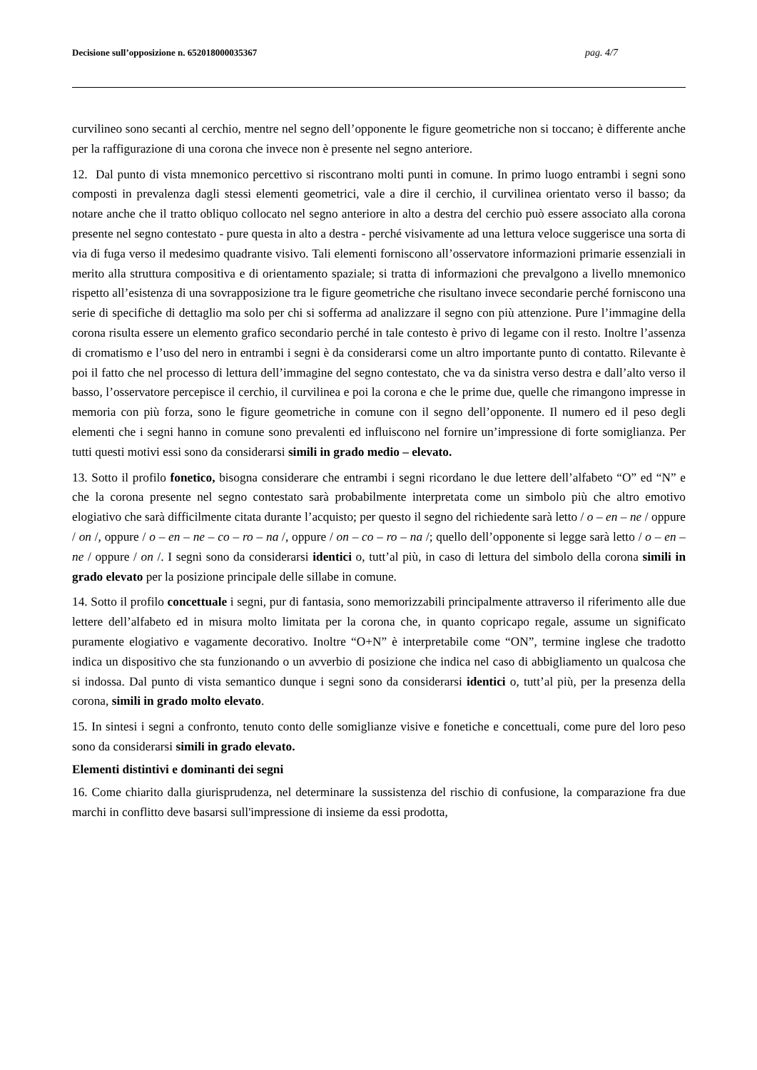Decisione sull’opposizione n. 652018000035367 pag. 4/7
curvilineo sono secanti al cerchio, mentre nel segno dell’opponente le figure geometriche non si toccano; è differente anche per la raffigurazione di una corona che invece non è presente nel segno anteriore.
12. Dal punto di vista mnemonico percettivo si riscontrano molti punti in comune. In primo luogo entrambi i segni sono composti in prevalenza dagli stessi elementi geometrici, vale a dire il cerchio, il curvilinea orientato verso il basso; da notare anche che il tratto obliquo collocato nel segno anteriore in alto a destra del cerchio può essere associato alla corona presente nel segno contestato - pure questa in alto a destra - perché visivamente ad una lettura veloce suggerisce una sorta di via di fuga verso il medesimo quadrante visivo. Tali elementi forniscono all’osservatore informazioni primarie essenziali in merito alla struttura compositiva e di orientamento spaziale; si tratta di informazioni che prevalgono a livello mnemonico rispetto all’esistenza di una sovrapposizione tra le figure geometriche che risultano invece secondarie perché forniscono una serie di specifiche di dettaglio ma solo per chi si sofferma ad analizzare il segno con più attenzione. Pure l’immagine della corona risulta essere un elemento grafico secondario perché in tale contesto è privo di legame con il resto. Inoltre l’assenza di cromatismo e l’uso del nero in entrambi i segni è da considerarsi come un altro importante punto di contatto. Rilevante è poi il fatto che nel processo di lettura dell’immagine del segno contestato, che va da sinistra verso destra e dall’alto verso il basso, l’osservatore percepisce il cerchio, il curvilinea e poi la corona e che le prime due, quelle che rimangono impresse in memoria con più forza, sono le figure geometriche in comune con il segno dell’opponente. Il numero ed il peso degli elementi che i segni hanno in comune sono prevalenti ed influiscono nel fornire un’impressione di forte somiglianza. Per tutti questi motivi essi sono da considerarsi simili in grado medio – elevato.
13. Sotto il profilo fonetico, bisogna considerare che entrambi i segni ricordano le due lettere dell’alfabeto “O” ed “N” e che la corona presente nel segno contestato sarà probabilmente interpretata come un simbolo più che altro emotivo elogiativo che sarà difficilmente citata durante l’acquisto; per questo il segno del richiedente sarà letto / o – en – ne / oppure / on /, oppure / o – en – ne – co – ro – na /, oppure / on – co – ro – na /; quello dell’opponente si legge sarà letto / o – en – ne / oppure / on /. I segni sono da considerarsi identici o, tutt’al più, in caso di lettura del simbolo della corona simili in grado elevato per la posizione principale delle sillabe in comune.
14. Sotto il profilo concettuale i segni, pur di fantasia, sono memorizzabili principalmente attraverso il riferimento alle due lettere dell’alfabeto ed in misura molto limitata per la corona che, in quanto copricapo regale, assume un significato puramente elogiativo e vagamente decorativo. Inoltre “O+N” è interpretabile come “ON”, termine inglese che tradotto indica un dispositivo che sta funzionando o un avverbio di posizione che indica nel caso di abbigliamento un qualcosa che si indossa. Dal punto di vista semantico dunque i segni sono da considerarsi identici o, tutt’al più, per la presenza della corona, simili in grado molto elevato.
15. In sintesi i segni a confronto, tenuto conto delle somiglianze visive e fonetiche e concettuali, come pure del loro peso sono da considerarsi simili in grado elevato.
Elementi distintivi e dominanti dei segni
16. Come chiarito dalla giurisprudenza, nel determinare la sussistenza del rischio di confusione, la comparazione fra due marchi in conflitto deve basarsi sull'impressione di insieme da essi prodotta,